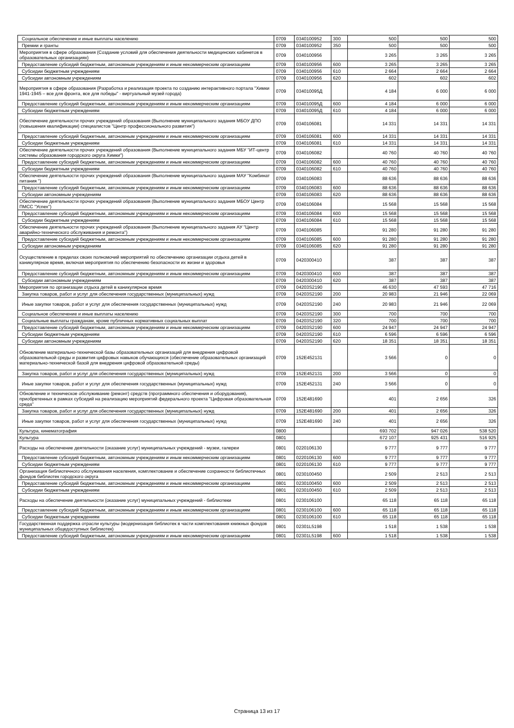| Социальное обеспечение и иные выплаты населению | 0709 | 0340100952 | 300 | 500 | 500 | 500 |
| Премии и гранты | 0709 | 0340100952 | 350 | 500 | 500 | 500 |
| Мероприятия в сфере образования (Создание условий для обеспечения деятельности медицинских кабинетов в образовательных организациях) | 0709 | 0340100956 | | 3 265 | 3 265 | 3 265 |
| Предоставление субсидий бюджетным, автономным учреждениям и иным некоммерческим организациям | 0709 | 0340100956 | 600 | 3 265 | 3 265 | 3 265 |
| Субсидии бюджетным учреждениям | 0709 | 0340100956 | 610 | 2 664 | 2 664 | 2 664 |
| Субсидии автономным учреждениям | 0709 | 0340100956 | 620 | 602 | 602 | 602 |
| Мероприятия в сфере образования (Разработка и реализация проекта по созданию интерактивного портала "Химки 1941-1945 – все для фронта, все для победы" - виртуальный музей города) | 0709 | 034010095Д | | 4 184 | 6 000 | 6 000 |
| Предоставление субсидий бюджетным, автономным учреждениям и иным некоммерческим организациям | 0709 | 034010095Д | 600 | 4 184 | 6 000 | 6 000 |
| Субсидии бюджетным учреждениям | 0709 | 034010095Д | 610 | 4 184 | 6 000 | 6 000 |
| Обеспечение деятельности прочих учреждений образования (Выполнение муниципального задания МБОУ ДПО (повышения квалификации) специалистов "Центр профессионального развития") | 0709 | 0340106081 | | 14 331 | 14 331 | 14 331 |
| Предоставление субсидий бюджетным, автономным учреждениям и иным некоммерческим организациям | 0709 | 0340106081 | 600 | 14 331 | 14 331 | 14 331 |
| Субсидии бюджетным учреждениям | 0709 | 0340106081 | 610 | 14 331 | 14 331 | 14 331 |
| Обеспечение деятельности прочих учреждений образования (Выполнение муниципального задания МБУ "ИТ-центр системы образования городского округа Химки") | 0709 | 0340106082 | | 40 760 | 40 760 | 40 760 |
| Предоставление субсидий бюджетным, автономным учреждениям и иным некоммерческим организациям | 0709 | 0340106082 | 600 | 40 760 | 40 760 | 40 760 |
| Субсидии бюджетным учреждениям | 0709 | 0340106082 | 610 | 40 760 | 40 760 | 40 760 |
| Обеспечение деятельности прочих учреждений образования (Выполнение муниципального задания МАУ "Комбинат питания ") | 0709 | 0340106083 | | 88 636 | 88 636 | 88 636 |
| Предоставление субсидий бюджетным, автономным учреждениям и иным некоммерческим организациям | 0709 | 0340106083 | 600 | 88 636 | 88 636 | 88 636 |
| Субсидии автономным учреждениям | 0709 | 0340106083 | 620 | 88 636 | 88 636 | 88 636 |
| Обеспечение деятельности прочих учреждений образования (Выполнение муниципального задания МБОУ Центр ПМСС "Успех") | 0709 | 0340106084 | | 15 568 | 15 568 | 15 568 |
| Предоставление субсидий бюджетным, автономным учреждениям и иным некоммерческим организациям | 0709 | 0340106084 | 600 | 15 568 | 15 568 | 15 568 |
| Субсидии бюджетным учреждениям | 0709 | 0340106084 | 610 | 15 568 | 15 568 | 15 568 |
| Обеспечение деятельности прочих учреждений образования (Выполнение муниципального задания АУ "Центр аварийно-технического обслуживания и ремонта") | 0709 | 0340106085 | | 91 280 | 91 280 | 91 280 |
| Предоставление субсидий бюджетным, автономным учреждениям и иным некоммерческим организациям | 0709 | 0340106085 | 600 | 91 280 | 91 280 | 91 280 |
| Субсидии автономным учреждениям | 0709 | 0340106085 | 620 | 91 280 | 91 280 | 91 280 |
| Осуществление в пределах своих полномочий мероприятий по обеспечению организации отдыха детей в каникулярное время, включая мероприятия по обеспечению безопасности их жизни и здоровья | 0709 | 0420300410 | | 387 | 387 | 387 |
| Предоставление субсидий бюджетным, автономным учреждениям и иным некоммерческим организациям | 0709 | 0420300410 | 600 | 387 | 387 | 387 |
| Субсидии автономным учреждениям | 0709 | 0420300410 | 620 | 387 | 387 | 387 |
| Мероприятия по организации отдыха детей в каникулярное время | 0709 | 04203S2190 | | 46 630 | 47 593 | 47 716 |
| Закупка товаров, работ и услуг для обеспечения государственных (муниципальных) нужд | 0709 | 04203S2190 | 200 | 20 983 | 21 946 | 22 069 |
| Иные закупки товаров, работ и услуг для обеспечения государственных (муниципальных) нужд | 0709 | 04203S2190 | 240 | 20 983 | 21 946 | 22 069 |
| Социальное обеспечение и иные выплаты населению | 0709 | 04203S2190 | 300 | 700 | 700 | 700 |
| Социальные выплаты гражданам, кроме публичных нормативных социальных выплат | 0709 | 04203S2190 | 320 | 700 | 700 | 700 |
| Предоставление субсидий бюджетным, автономным учреждениям и иным некоммерческим организациям | 0709 | 04203S2190 | 600 | 24 947 | 24 947 | 24 947 |
| Субсидии бюджетным учреждениям | 0709 | 04203S2190 | 610 | 6 596 | 6 596 | 6 596 |
| Субсидии автономным учреждениям | 0709 | 04203S2190 | 620 | 18 351 | 18 351 | 18 351 |
| Обновление материально-технической базы образовательных организаций для внедрения цифровой образовательной среды и развития цифровых навыков обучающихся (обеспечение образовательных организаций материально-технической базой для внедрения цифровой образовательной среды) | 0709 | 152E452131 | | 3 566 | 0 | 0 |
| Закупка товаров, работ и услуг для обеспечения государственных (муниципальных) нужд | 0709 | 152E452131 | 200 | 3 566 | 0 | 0 |
| Иные закупки товаров, работ и услуг для обеспечения государственных (муниципальных) нужд | 0709 | 152E452131 | 240 | 3 566 | 0 | 0 |
| Обновление и техническое обслуживание (ремонт) средств (программного обеспечения и оборудования), приобретенных в рамках субсидий на реализацию мероприятий федерального проекта "Цифровая образовательная среда" | 0709 | 152E481690 | | 401 | 2 656 | 326 |
| Закупка товаров, работ и услуг для обеспечения государственных (муниципальных) нужд | 0709 | 152E481690 | 200 | 401 | 2 656 | 326 |
| Иные закупки товаров, работ и услуг для обеспечения государственных (муниципальных) нужд | 0709 | 152E481690 | 240 | 401 | 2 656 | 326 |
| Культура, кинематография | 0800 | | | 693 702 | 947 026 | 538 520 |
| Культура | 0801 | | | 672 107 | 925 431 | 516 925 |
| Расходы на обеспечение деятельности (оказание услуг) муниципальных учреждений - музеи, галереи | 0801 | 0220106130 | | 9 777 | 9 777 | 9 777 |
| Предоставление субсидий бюджетным, автономным учреждениям и иным некоммерческим организациям | 0801 | 0220106130 | 600 | 9 777 | 9 777 | 9 777 |
| Субсидии бюджетным учреждениям | 0801 | 0220106130 | 610 | 9 777 | 9 777 | 9 777 |
| Организация библиотечного обслуживания населения, комплектование и обеспечение сохранности библиотечных фондов библиотек городского округа | 0801 | 0230100450 | | 2 509 | 2 513 | 2 513 |
| Предоставление субсидий бюджетным, автономным учреждениям и иным некоммерческим организациям | 0801 | 0230100450 | 600 | 2 509 | 2 513 | 2 513 |
| Субсидии бюджетным учреждениям | 0801 | 0230100450 | 610 | 2 509 | 2 513 | 2 513 |
| Расходы на обеспечение деятельности (оказание услуг) муниципальных учреждений - библиотеки | 0801 | 0230106100 | | 65 118 | 65 118 | 65 118 |
| Предоставление субсидий бюджетным, автономным учреждениям и иным некоммерческим организациям | 0801 | 0230106100 | 600 | 65 118 | 65 118 | 65 118 |
| Субсидии бюджетным учреждениям | 0801 | 0230106100 | 610 | 65 118 | 65 118 | 65 118 |
| Государственная поддержка отрасли культуры (модернизация библиотек в части комплектования книжных фондов муниципальных общедоступных библиотек) | 0801 | 02301L5198 | | 1 518 | 1 538 | 1 538 |
| Предоставление субсидий бюджетным, автономным учреждениям и иным некоммерческим организациям | 0801 | 02301L5198 | 600 | 1 518 | 1 538 | 1 538 |
Страница 13 из 17